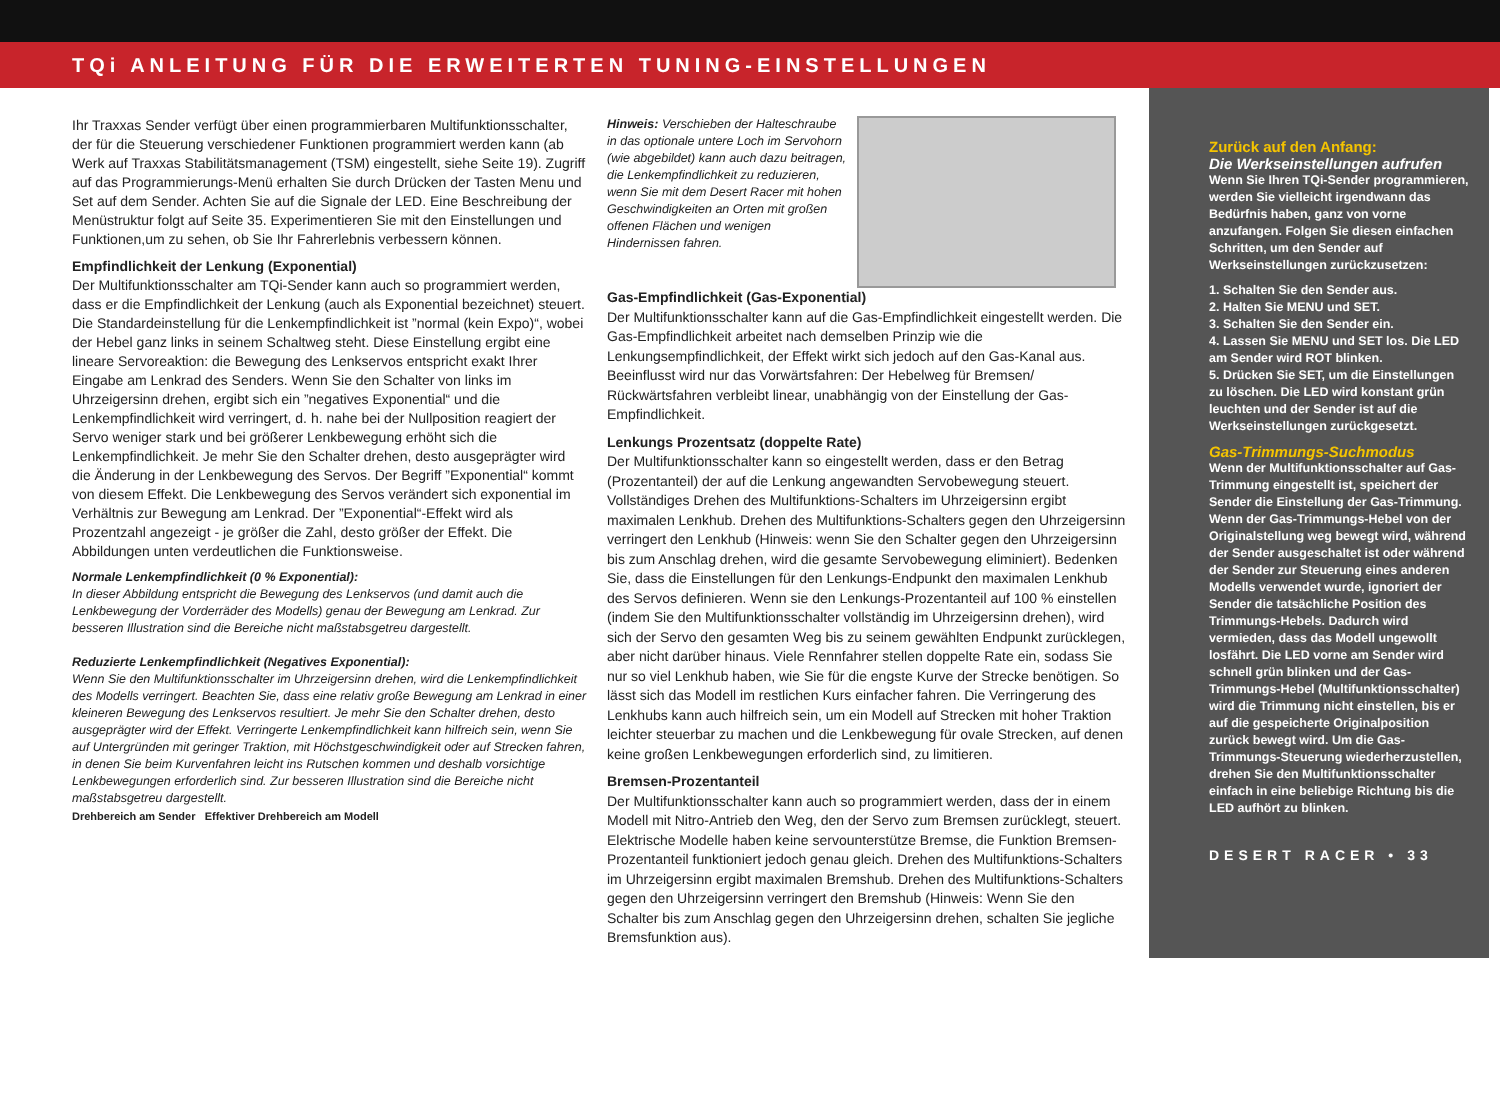TQi ANLEITUNG FÜR DIE ERWEITERTEN TUNING-EINSTELLUNGEN
Ihr Traxxas Sender verfügt über einen programmierbaren Multifunktionsschalter, der für die Steuerung verschiedener Funktionen programmiert werden kann (ab Werk auf Traxxas Stabilitätsmanagement (TSM) eingestellt, siehe Seite 19). Zugriff auf das Programmierungs-Menü erhalten Sie durch Drücken der Tasten Menu und Set auf dem Sender. Achten Sie auf die Signale der LED. Eine Beschreibung der Menüstruktur folgt auf Seite 35. Experimentieren Sie mit den Einstellungen und Funktionen,um zu sehen, ob Sie Ihr Fahrerlebnis verbessern können.
Empfindlichkeit der Lenkung (Exponential)
Der Multifunktionsschalter am TQi-Sender kann auch so programmiert werden, dass er die Empfindlichkeit der Lenkung (auch als Exponential bezeichnet) steuert. Die Standardeinstellung für die Lenkempfindlichkeit ist ”normal (kein Expo)“, wobei der Hebel ganz links in seinem Schaltweg steht. Diese Einstellung ergibt eine lineare Servoreaktion: die Bewegung des Lenkservos entspricht exakt Ihrer Eingabe am Lenkrad des Senders. Wenn Sie den Schalter von links im Uhrzeigersinn drehen, ergibt sich ein ”negatives Exponential“ und die Lenkempfindlichkeit wird verringert, d. h. nahe bei der Nullposition reagiert der Servo weniger stark und bei größerer Lenkbewegung erhöht sich die Lenkempfindlichkeit. Je mehr Sie den Schalter drehen, desto ausgeprägter wird die Änderung in der Lenkbewegung des Servos. Der Begriff ”Exponential“ kommt von diesem Effekt. Die Lenkbewegung des Servos verändert sich exponential im Verhältnis zur Bewegung am Lenkrad. Der ”Exponential“-Effekt wird als Prozentzahl angezeigt - je größer die Zahl, desto größer der Effekt. Die Abbildungen unten verdeutlichen die Funktionsweise.
Normale Lenkempfindlichkeit (0 % Exponential):
In dieser Abbildung entspricht die Bewegung des Lenkservos (und damit auch die Lenkbewegung der Vorderräder des Modells) genau der Bewegung am Lenkrad. Zur besseren Illustration sind die Bereiche nicht maßstabsgetreu dargestellt.
Reduzierte Lenkempfindlichkeit (Negatives Exponential):
Wenn Sie den Multifunktionsschalter im Uhrzeigersinn drehen, wird die Lenkempfindlichkeit des Modells verringert. Beachten Sie, dass eine relativ große Bewegung am Lenkrad in einer kleineren Bewegung des Lenkservos resultiert. Je mehr Sie den Schalter drehen, desto ausgeprägter wird der Effekt. Verringerte Lenkempfindlichkeit kann hilfreich sein, wenn Sie auf Untergründen mit geringer Traktion, mit Höchstgeschwindigkeit oder auf Strecken fahren, in denen Sie beim Kurvenfahren leicht ins Rutschen kommen und deshalb vorsichtige Lenkbewegungen erforderlich sind. Zur besseren Illustration sind die Bereiche nicht maßstabsgetreu dargestellt.
Drehbereich am Sender Effektiver Drehbereich am Modell
Hinweis: Verschieben der Halteschraube in das optionale untere Loch im Servohorn (wie abgebildet) kann auch dazu beitragen, die Lenkempfindlichkeit zu reduzieren, wenn Sie mit dem Desert Racer mit hohen Geschwindigkeiten an Orten mit großen offenen Flächen und wenigen Hindernissen fahren.
Gas-Empfindlichkeit (Gas-Exponential)
Der Multifunktionsschalter kann auf die Gas-Empfindlichkeit eingestellt werden. Die Gas-Empfindlichkeit arbeitet nach demselben Prinzip wie die Lenkungsempfindlichkeit, der Effekt wirkt sich jedoch auf den Gas-Kanal aus. Beeinflusst wird nur das Vorwärtsfahren: Der Hebelweg für Bremsen/ Rückwärtsfahren verbleibt linear, unabhängig von der Einstellung der Gas-Empfindlichkeit.
Lenkungs Prozentsatz (doppelte Rate)
Der Multifunktionsschalter kann so eingestellt werden, dass er den Betrag (Prozentanteil) der auf die Lenkung angewandten Servobewegung steuert. Vollständiges Drehen des Multifunktions-Schalters im Uhrzeigersinn ergibt maximalen Lenkhub. Drehen des Multifunktions-Schalters gegen den Uhrzeigersinn verringert den Lenkhub (Hinweis: wenn Sie den Schalter gegen den Uhrzeigersinn bis zum Anschlag drehen, wird die gesamte Servobewegung eliminiert). Bedenken Sie, dass die Einstellungen für den Lenkungs-Endpunkt den maximalen Lenkhub des Servos definieren. Wenn sie den Lenkungs-Prozentanteil auf 100 % einstellen (indem Sie den Multifunktionsschalter vollständig im Uhrzeigersinn drehen), wird sich der Servo den gesamten Weg bis zu seinem gewählten Endpunkt zurücklegen, aber nicht darüber hinaus. Viele Rennfahrer stellen doppelte Rate ein, sodass Sie nur so viel Lenkhub haben, wie Sie für die engste Kurve der Strecke benötigen. So lässt sich das Modell im restlichen Kurs einfacher fahren. Die Verringerung des Lenkhubs kann auch hilfreich sein, um ein Modell auf Strecken mit hoher Traktion leichter steuerbar zu machen und die Lenkbewegung für ovale Strecken, auf denen keine großen Lenkbewegungen erforderlich sind, zu limitieren.
Bremsen-Prozentanteil
Der Multifunktionsschalter kann auch so programmiert werden, dass der in einem Modell mit Nitro-Antrieb den Weg, den der Servo zum Bremsen zurücklegt, steuert. Elektrische Modelle haben keine servounterstütze Bremse, die Funktion Bremsen-Prozentanteil funktioniert jedoch genau gleich. Drehen des Multifunktions-Schalters im Uhrzeigersinn ergibt maximalen Bremshub. Drehen des Multifunktions-Schalters gegen den Uhrzeigersinn verringert den Bremshub (Hinweis: Wenn Sie den Schalter bis zum Anschlag gegen den Uhrzeigersinn drehen, schalten Sie jegliche Bremsfunktion aus).
Zurück auf den Anfang:
Die Werkseinstellungen aufrufen
Wenn Sie Ihren TQi-Sender programmieren, werden Sie vielleicht irgendwann das Bedürfnis haben, ganz von vorne anzufangen. Folgen Sie diesen einfachen Schritten, um den Sender auf Werkseinstellungen zurückzusetzen:
1. Schalten Sie den Sender aus.
2. Halten Sie MENU und SET.
3. Schalten Sie den Sender ein.
4. Lassen Sie MENU und SET los. Die LED am Sender wird ROT blinken.
5. Drücken Sie SET, um die Einstellungen zu löschen. Die LED wird konstant grün leuchten und der Sender ist auf die Werkseinstellungen zurückgesetzt.
Gas-Trimmungs-Suchmodus
Wenn der Multifunktionsschalter auf Gas-Trimmung eingestellt ist, speichert der Sender die Einstellung der Gas-Trimmung. Wenn der Gas-Trimmungs-Hebel von der Originalstellung weg bewegt wird, während der Sender ausgeschaltet ist oder während der Sender zur Steuerung eines anderen Modells verwendet wurde, ignoriert der Sender die tatsächliche Position des Trimmungs-Hebels. Dadurch wird vermieden, dass das Modell ungewollt losfährt. Die LED vorne am Sender wird schnell grün blinken und der Gas-Trimmungs-Hebel (Multifunktionsschalter) wird die Trimmung nicht einstellen, bis er auf die gespeicherte Originalposition zurück bewegt wird. Um die Gas-Trimmungs-Steuerung wiederherzustellen, drehen Sie den Multifunktionsschalter einfach in eine beliebige Richtung bis die LED aufhört zu blinken.
DESERT RACER • 33